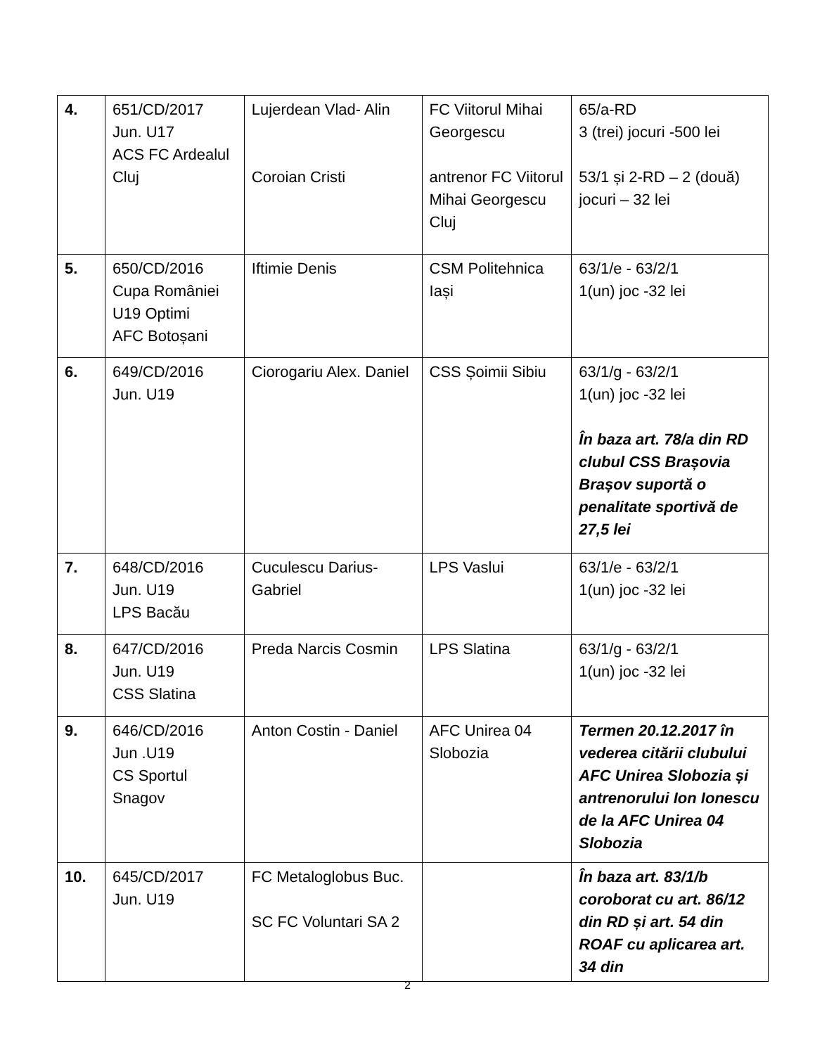| 4. | 651/CD/2017 Jun. U17 ACS FC Ardealul Cluj | Lujerdean Vlad- Alin Coroian Cristi | FC Viitorul Mihai Georgescu antrenor FC Viitorul Mihai Georgescu Cluj | 65/a-RD 3 (trei) jocuri -500 lei 53/1 și 2-RD – 2 (două) jocuri – 32 lei |
| 5. | 650/CD/2016 Cupa României U19 Optimi AFC Botoșani | Iftimie Denis | CSM Politehnica Iași | 63/1/e - 63/2/1 1(un) joc -32 lei |
| 6. | 649/CD/2016 Jun. U19 | Ciorogariu Alex. Daniel | CSS Șoimii Sibiu | 63/1/g - 63/2/1 1(un) joc -32 lei În baza art. 78/a din RD clubul CSS Brașovia Brașov suportă o penalitate sportivă de 27,5 lei |
| 7. | 648/CD/2016 Jun. U19 LPS Bacău | Cuculescu Darius-Gabriel | LPS Vaslui | 63/1/e - 63/2/1 1(un) joc -32 lei |
| 8. | 647/CD/2016 Jun. U19 CSS Slatina | Preda Narcis Cosmin | LPS Slatina | 63/1/g - 63/2/1 1(un) joc -32 lei |
| 9. | 646/CD/2016 Jun .U19 CS Sportul Snagov | Anton Costin - Daniel | AFC Unirea 04 Slobozia | Termen 20.12.2017 în vederea citării clubului AFC Unirea Slobozia și antrenorului Ion Ionescu de la AFC Unirea 04 Slobozia |
| 10. | 645/CD/2017 Jun. U19 | FC Metaloglobus Buc. SC FC Voluntari SA 2 | | În baza art. 83/1/b coroborat cu art. 86/12 din RD și art. 54 din ROAF cu aplicarea art. 34 din |
2